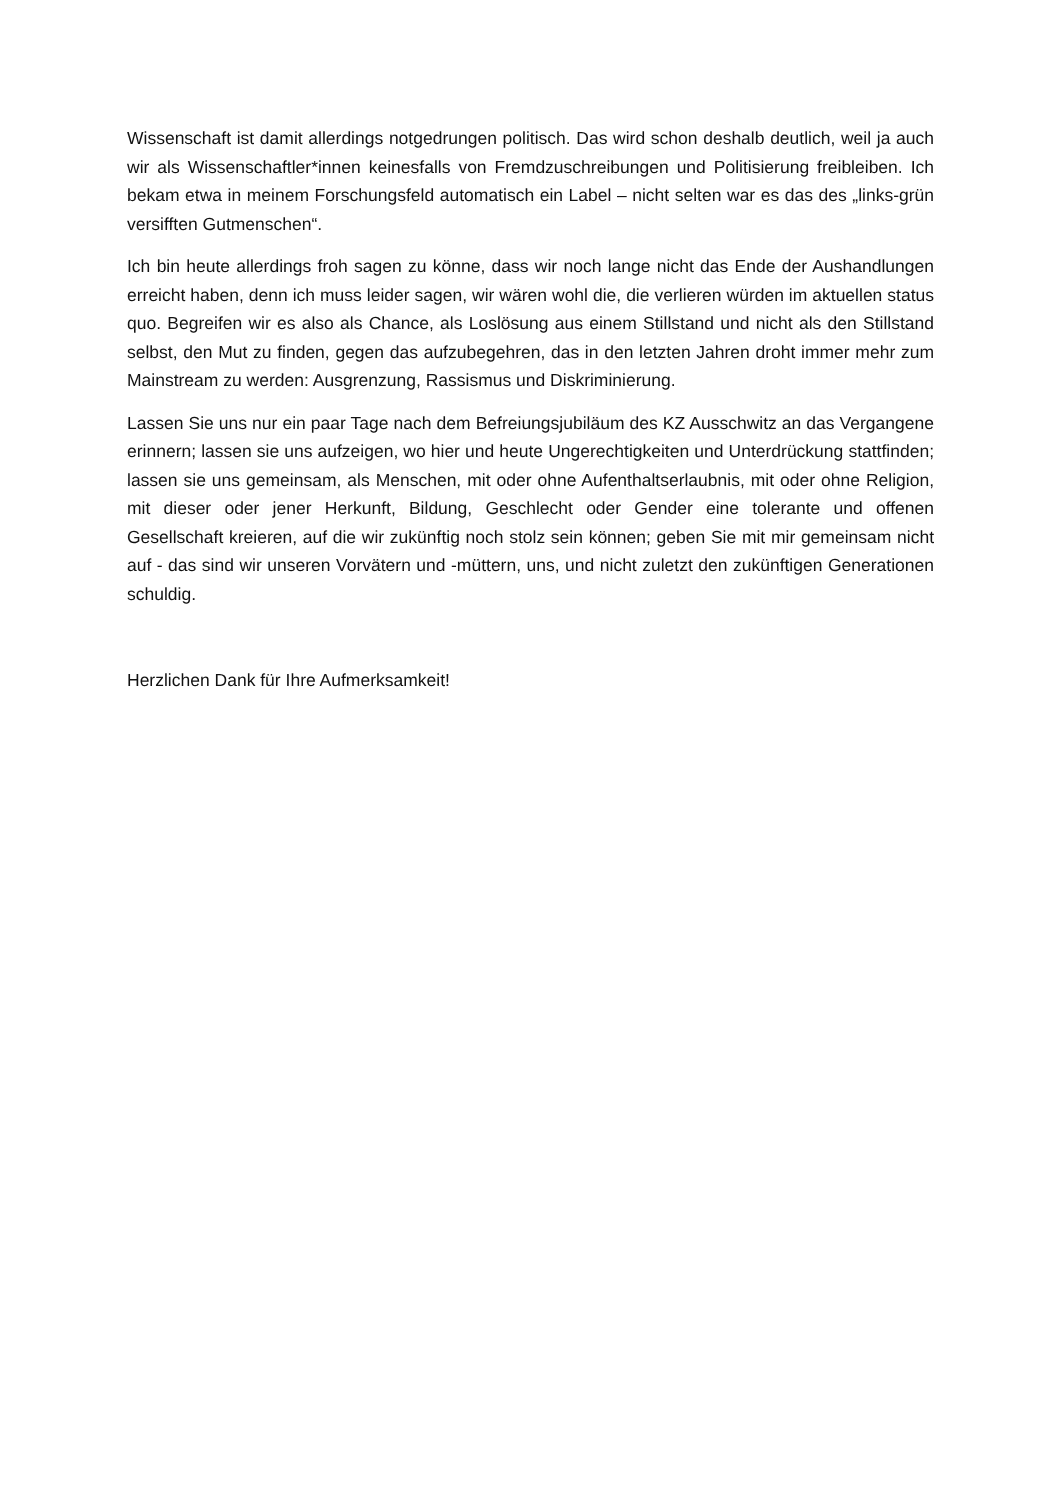Wissenschaft ist damit allerdings notgedrungen politisch. Das wird schon deshalb deutlich, weil ja auch wir als Wissenschaftler*innen keinesfalls von Fremdzuschreibungen und Politisierung freibleiben. Ich bekam etwa in meinem Forschungsfeld automatisch ein Label – nicht selten war es das des „links-grün versifften Gutmenschen“.
Ich bin heute allerdings froh sagen zu könne, dass wir noch lange nicht das Ende der Aushandlungen erreicht haben, denn ich muss leider sagen, wir wären wohl die, die verlieren würden im aktuellen status quo. Begreifen wir es also als Chance, als Loslösung aus einem Stillstand und nicht als den Stillstand selbst, den Mut zu finden, gegen das aufzubegehren, das in den letzten Jahren droht immer mehr zum Mainstream zu werden: Ausgrenzung, Rassismus und Diskriminierung.
Lassen Sie uns nur ein paar Tage nach dem Befreiungsjubiläum des KZ Ausschwitz an das Vergangene erinnern; lassen sie uns aufzeigen, wo hier und heute Ungerechtigkeiten und Unterdrückung stattfinden; lassen sie uns gemeinsam, als Menschen, mit oder ohne Aufenthaltserlaubnis, mit oder ohne Religion, mit dieser oder jener Herkunft, Bildung, Geschlecht oder Gender eine tolerante und offenen Gesellschaft kreieren, auf die wir zukünftig noch stolz sein können; geben Sie mit mir gemeinsam nicht auf - das sind wir unseren Vorvätern und -müttern, uns, und nicht zuletzt den zukünftigen Generationen schuldig.
Herzlichen Dank für Ihre Aufmerksamkeit!